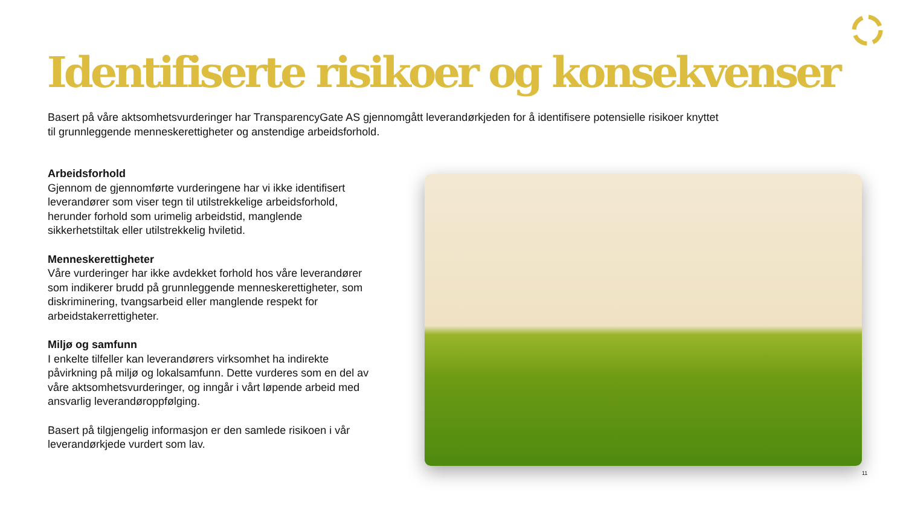Identifiserte risikoer og konsekvenser
Basert på våre aktsomhetsvurderinger har TransparencyGate AS gjennomgått leverandørkjeden for å identifisere potensielle risikoer knyttet til grunnleggende menneskerettigheter og anstendige arbeidsforhold.
Arbeidsforhold
Gjennom de gjennomførte vurderingene har vi ikke identifisert leverandører som viser tegn til utilstrekkelige arbeidsforhold, herunder forhold som urimelig arbeidstid, manglende sikkerhetstiltak eller utilstrekkelig hviletid.
Menneskerettigheter
Våre vurderinger har ikke avdekket forhold hos våre leverandører som indikerer brudd på grunnleggende menneskerettigheter, som diskriminering, tvangsarbeid eller manglende respekt for arbeidstakerrettigheter.
Miljø og samfunn
I enkelte tilfeller kan leverandørers virksomhet ha indirekte påvirkning på miljø og lokalsamfunn. Dette vurderes som en del av våre aktsomhetsvurderinger, og inngår i vårt løpende arbeid med ansvarlig leverandøroppfølging.
Basert på tilgjengelig informasjon er den samlede risikoen i vår leverandørkjede vurdert som lav.
11